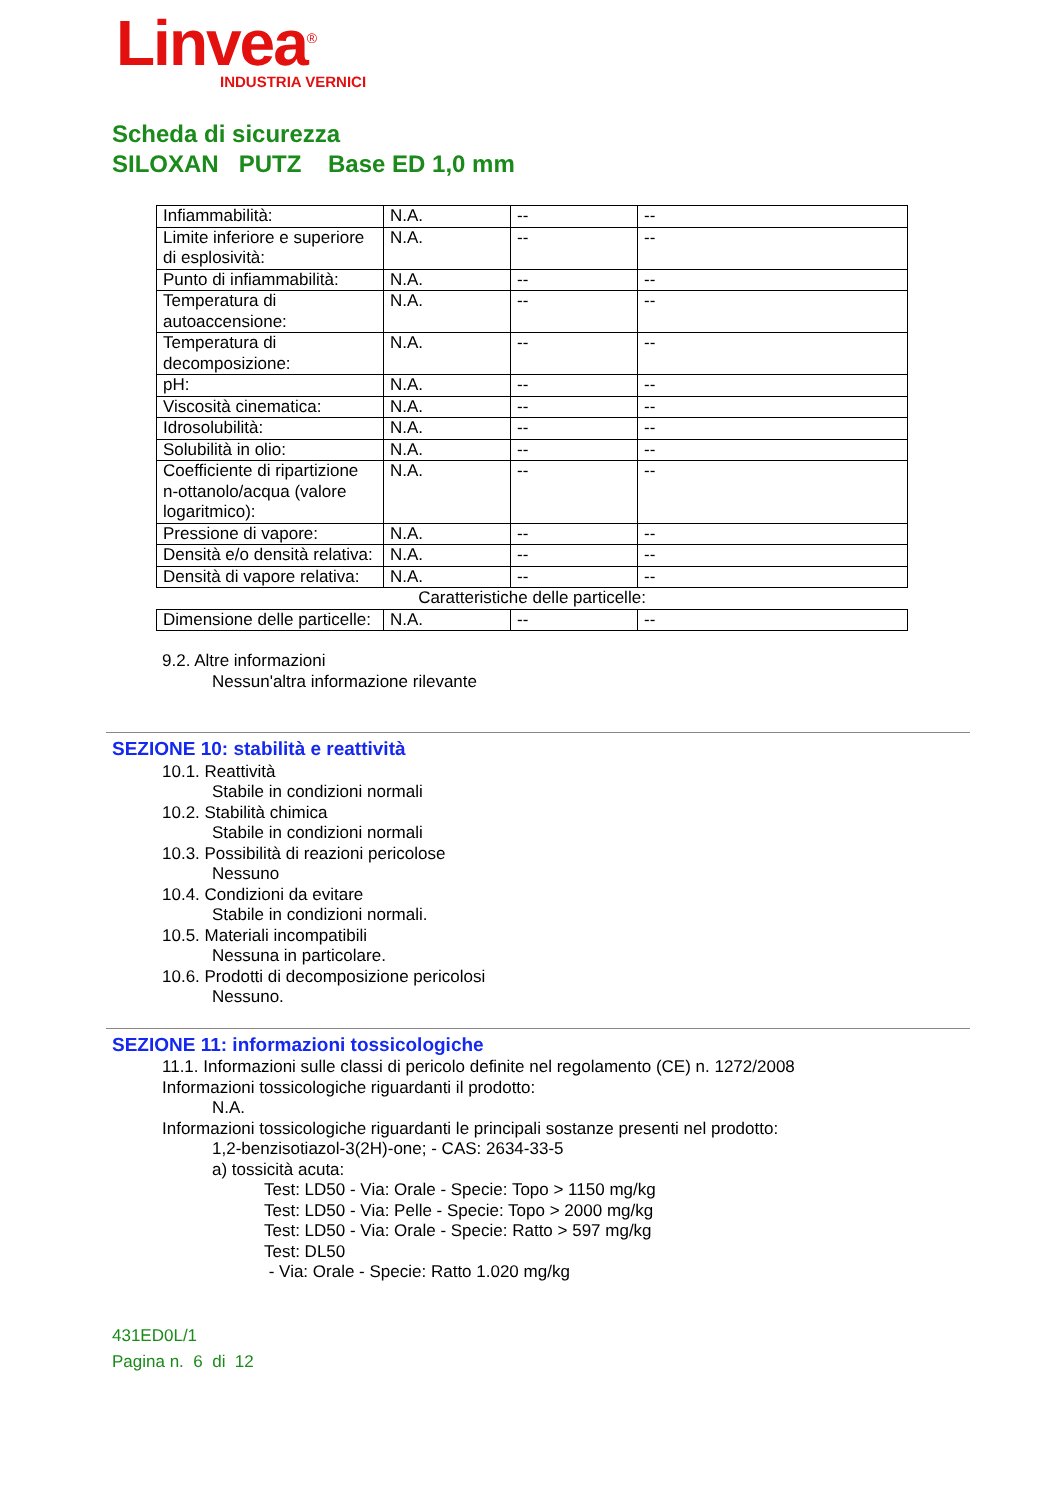Linvea<sup>®</sup><sub>INDUSTRIA VERNICI</sub>
Scheda di sicurezza
SILOXAN PUTZ Base ED 1,0 mm
| Infiammabilità: | N.A. | -- | -- |
| Limite inferiore e superiore di esplosività: | N.A. | -- | -- |
| Punto di infiammabilità: | N.A. | -- | -- |
| Temperatura di autoaccensione: | N.A. | -- | -- |
| Temperatura di decomposizione: | N.A. | -- | -- |
| pH: | N.A. | -- | -- |
| Viscosità cinematica: | N.A. | -- | -- |
| Idrosolubilità: | N.A. | -- | -- |
| Solubilità in olio: | N.A. | -- | -- |
| Coefficiente di ripartizione n-ottanolo/acqua (valore logaritmico): | N.A. | -- | -- |
| Pressione di vapore: | N.A. | -- | -- |
| Densità e/o densità relativa: | N.A. | -- | -- |
| Densità di vapore relativa: | N.A. | -- | -- |
| Caratteristiche delle particelle: | | | |
| Dimensione delle particelle: | N.A. | -- | -- |
9.2. Altre informazioni
Nessun'altra informazione rilevante
SEZIONE 10: stabilità e reattività
10.1. Reattività
Stabile in condizioni normali
10.2. Stabilità chimica
Stabile in condizioni normali
10.3. Possibilità di reazioni pericolose
Nessuno
10.4. Condizioni da evitare
Stabile in condizioni normali.
10.5. Materiali incompatibili
Nessuna in particolare.
10.6. Prodotti di decomposizione pericolosi
Nessuno.
SEZIONE 11: informazioni tossicologiche
11.1. Informazioni sulle classi di pericolo definite nel regolamento (CE) n. 1272/2008
Informazioni tossicologiche riguardanti il prodotto:
N.A.
Informazioni tossicologiche riguardanti le principali sostanze presenti nel prodotto:
1,2-benzisotiazol-3(2H)-one; - CAS: 2634-33-5
a) tossicità acuta:
Test: LD50 - Via: Orale - Specie: Topo > 1150 mg/kg
Test: LD50 - Via: Pelle - Specie: Topo > 2000 mg/kg
Test: LD50 - Via: Orale - Specie: Ratto > 597 mg/kg
Test: DL50
- Via: Orale - Specie: Ratto 1.020 mg/kg
431ED0L/1
Pagina n. 6 di 12